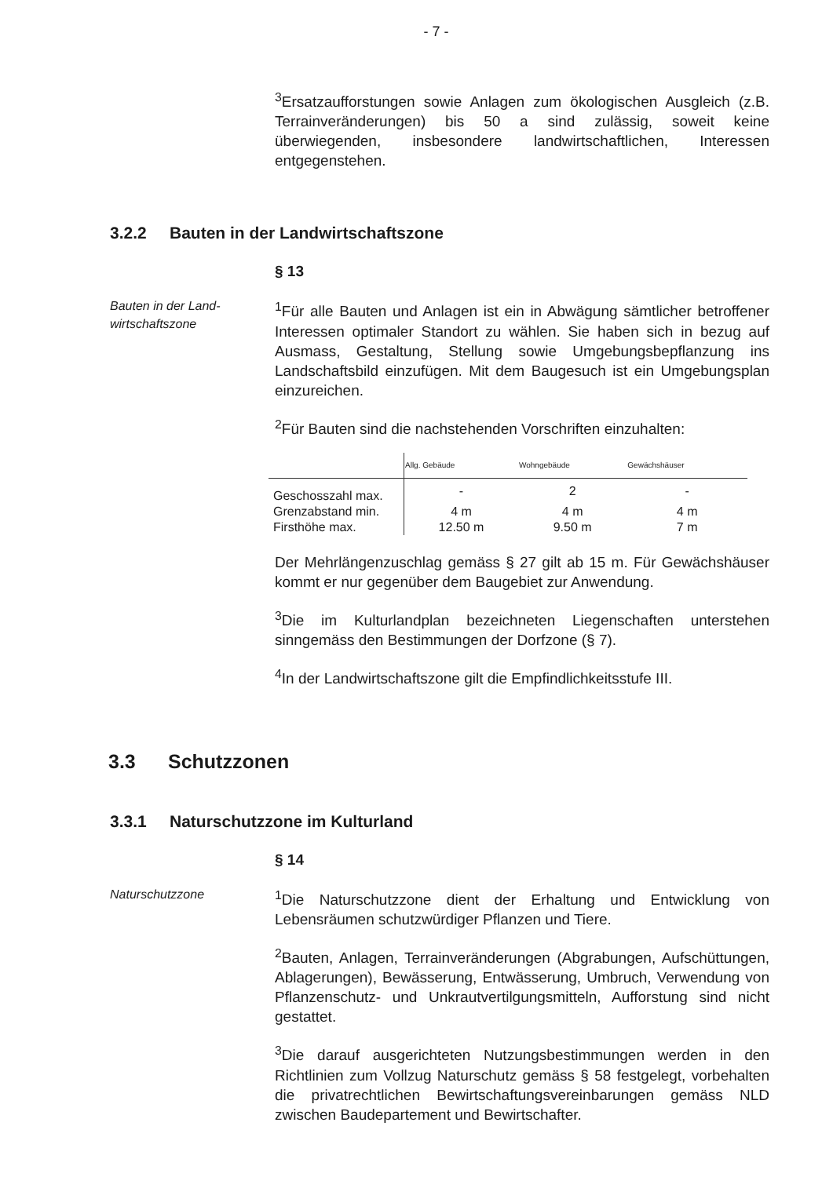- 7 -
<sup>3</sup> Ersatzaufforstungen sowie Anlagen zum ökologischen Ausgleich (z.B. Terrainveränderungen) bis 50 a sind zulässig, soweit keine überwiegenden, insbesondere landwirtschaftlichen, Interessen entgegenstehen.
3.2.2 Bauten in der Landwirtschaftszone
§ 13
Bauten in der Land-
wirtschaftszone
<sup>1</sup> Für alle Bauten und Anlagen ist ein in Abwägung sämtlicher betroffener Interessen optimaler Standort zu wählen. Sie haben sich in bezug auf Ausmass, Gestaltung, Stellung sowie Umgebungsbepflanzung ins Landschaftsbild einzufügen. Mit dem Baugesuch ist ein Umgebungsplan einzureichen.
<sup>2</sup> Für Bauten sind die nachstehenden Vorschriften einzuhalten:
| | Allg. Gebäude | Wohngebäude | Gewächshäuser |
| --- | --- | --- | --- |
| Geschosszahl max. | - | 2 | - |
| Grenzabstand min. | 4 m | 4 m | 4 m |
| Firsthöhe max. | 12.50 m | 9.50 m | 7 m |
Der Mehrlängenzuschlag gemäss § 27 gilt ab 15 m. Für Gewächshäuser kommt er nur gegenüber dem Baugebiet zur Anwendung.
<sup>3</sup> Die im Kulturlandplan bezeichneten Liegenschaften unterstehen sinngemäss den Bestimmungen der Dorfzone (§ 7).
<sup>4</sup> In der Landwirtschaftszone gilt die Empfindlichkeitsstufe III.
3.3 Schutzzonen
3.3.1 Naturschutzzone im Kulturland
§ 14
Naturschutzzone
<sup>1</sup> Die Naturschutzzone dient der Erhaltung und Entwicklung von Lebensräumen schutzwürdiger Pflanzen und Tiere.
<sup>2</sup> Bauten, Anlagen, Terrainveränderungen (Abgrabungen, Aufschüttungen, Ablagerungen), Bewässerung, Entwässerung, Umbruch, Verwendung von Pflanzenschutz- und Unkrautvertilgungsmitteln, Aufforstung sind nicht gestattet.
<sup>3</sup> Die darauf ausgerichteten Nutzungsbestimmungen werden in den Richtlinien zum Vollzug Naturschutz gemäss § 58 festgelegt, vorbehalten die privatrechtlichen Bewirtschaftungsvereinbarungen gemäss NLD zwischen Baudepartement und Bewirtschafter.